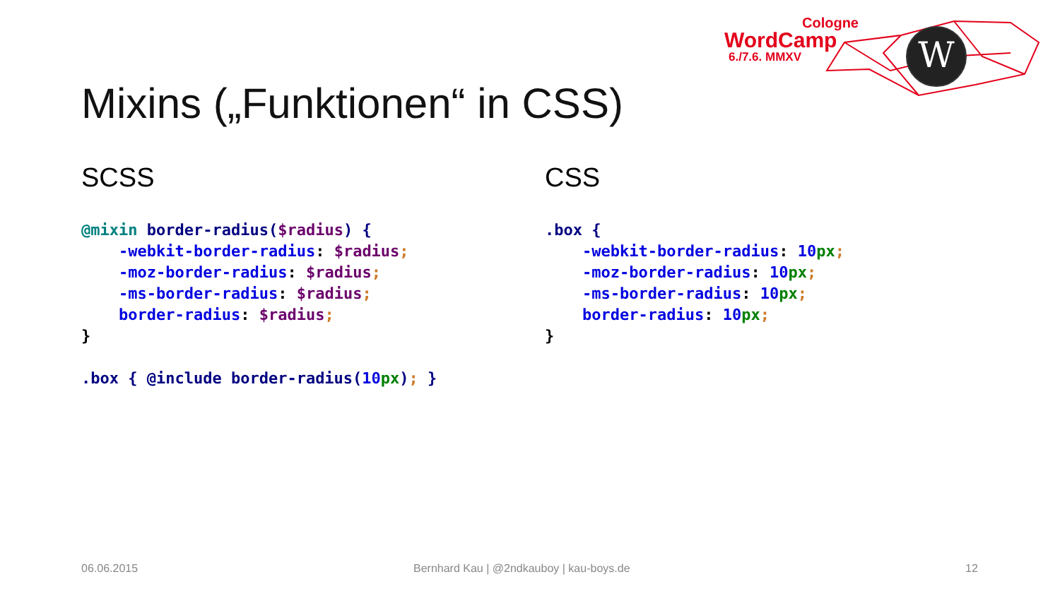W
Cologne
WordCamp
6./7.6. MMXV
Mixins („Funktionen“ in CSS)
SCSS
@mixin border-radius($radius) {
    -webkit-border-radius: $radius;
    -moz-border-radius: $radius;
    -ms-border-radius: $radius;
    border-radius: $radius;
}

.box { @include border-radius(10 px); }
CSS
.box {
    -webkit-border-radius: 10 px;
    -moz-border-radius: 10 px;
    -ms-border-radius: 10 px;
    border-radius: 10 px;
}
06.06.2015
Bernhard Kau | @2ndkauboy | kau-boys.de
12